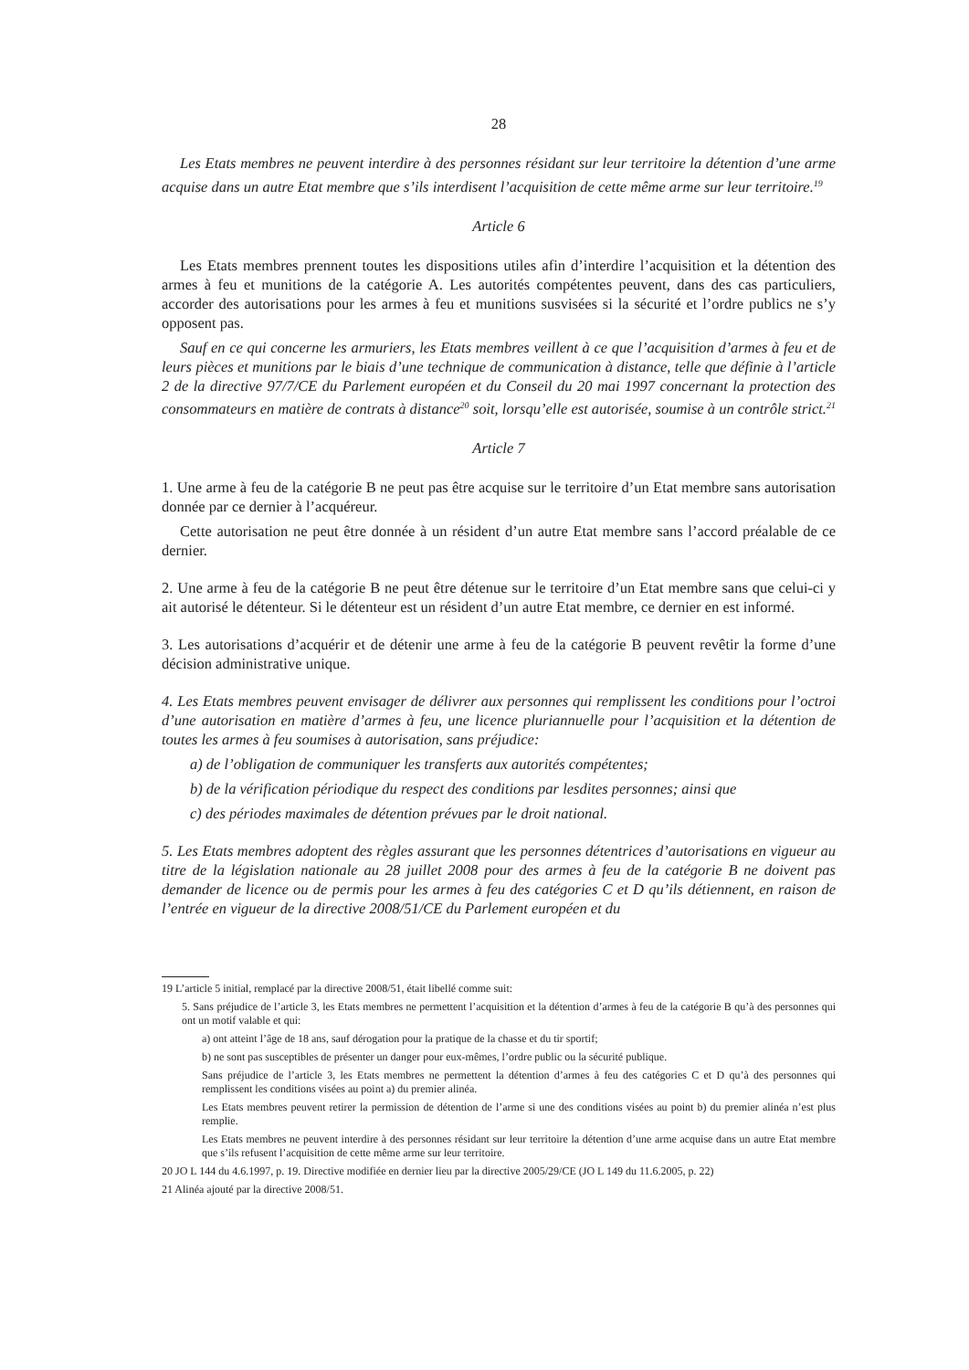28
Les Etats membres ne peuvent interdire à des personnes résidant sur leur territoire la détention d’une arme acquise dans un autre Etat membre que s’ils interdisent l’acquisition de cette même arme sur leur territoire.<sup>19</sup>
Article 6
Les Etats membres prennent toutes les dispositions utiles afin d’interdire l’acquisition et la détention des armes à feu et munitions de la catégorie A. Les autorités compétentes peuvent, dans des cas particuliers, accorder des autorisations pour les armes à feu et munitions susvisées si la sécurité et l’ordre publics ne s’y opposent pas.
Sauf en ce qui concerne les armuriers, les Etats membres veillent à ce que l’acquisition d’armes à feu et de leurs pièces et munitions par le biais d’une technique de communication à distance, telle que définie à l’article 2 de la directive 97/7/CE du Parlement européen et du Conseil du 20 mai 1997 concernant la protection des consommateurs en matière de contrats à distance<sup>20</sup> soit, lorsqu’elle est autorisée, soumise à un contrôle strict.<sup>21</sup>
Article 7
1. Une arme à feu de la catégorie B ne peut pas être acquise sur le territoire d’un Etat membre sans autorisation donnée par ce dernier à l’acquéreur.
Cette autorisation ne peut être donnée à un résident d’un autre Etat membre sans l’accord préalable de ce dernier.
2. Une arme à feu de la catégorie B ne peut être détenue sur le territoire d’un Etat membre sans que celui-ci y ait autorisé le détenteur. Si le détenteur est un résident d’un autre Etat membre, ce dernier en est informé.
3. Les autorisations d’acquérir et de détenir une arme à feu de la catégorie B peuvent revêtir la forme d’une décision administrative unique.
4. Les Etats membres peuvent envisager de délivrer aux personnes qui remplissent les conditions pour l’octroi d’une autorisation en matière d’armes à feu, une licence pluriannuelle pour l’acquisition et la détention de toutes les armes à feu soumises à autorisation, sans préjudice:
a) de l’obligation de communiquer les transferts aux autorités compétentes;
b) de la vérification périodique du respect des conditions par lesdites personnes; ainsi que
c) des périodes maximales de détention prévues par le droit national.
5. Les Etats membres adoptent des règles assurant que les personnes détentrices d’autorisations en vigueur au titre de la législation nationale au 28 juillet 2008 pour des armes à feu de la catégorie B ne doivent pas demander de licence ou de permis pour les armes à feu des catégories C et D qu’ils détiennent, en raison de l’entrée en vigueur de la directive 2008/51/CE du Parlement européen et du
19 L’article 5 initial, remplacé par la directive 2008/51, était libellé comme suit:
5. Sans préjudice de l’article 3, les Etats membres ne permettent l’acquisition et la détention d’armes à feu de la catégorie B qu’à des personnes qui ont un motif valable et qui:
a) ont atteint l’âge de 18 ans, sauf dérogation pour la pratique de la chasse et du tir sportif;
b) ne sont pas susceptibles de présenter un danger pour eux-mêmes, l’ordre public ou la sécurité publique.
Sans préjudice de l’article 3, les Etats membres ne permettent la détention d’armes à feu des catégories C et D qu’à des personnes qui remplissent les conditions visées au point a) du premier alinéa.
Les Etats membres peuvent retirer la permission de détention de l’arme si une des conditions visées au point b) du premier alinéa n’est plus remplie.
Les Etats membres ne peuvent interdire à des personnes résidant sur leur territoire la détention d’une arme acquise dans un autre Etat membre que s’ils refusent l’acquisition de cette même arme sur leur territoire.
20 JO L 144 du 4.6.1997, p. 19. Directive modifiée en dernier lieu par la directive 2005/29/CE (JO L 149 du 11.6.2005, p. 22)
21 Alinéa ajouté par la directive 2008/51.